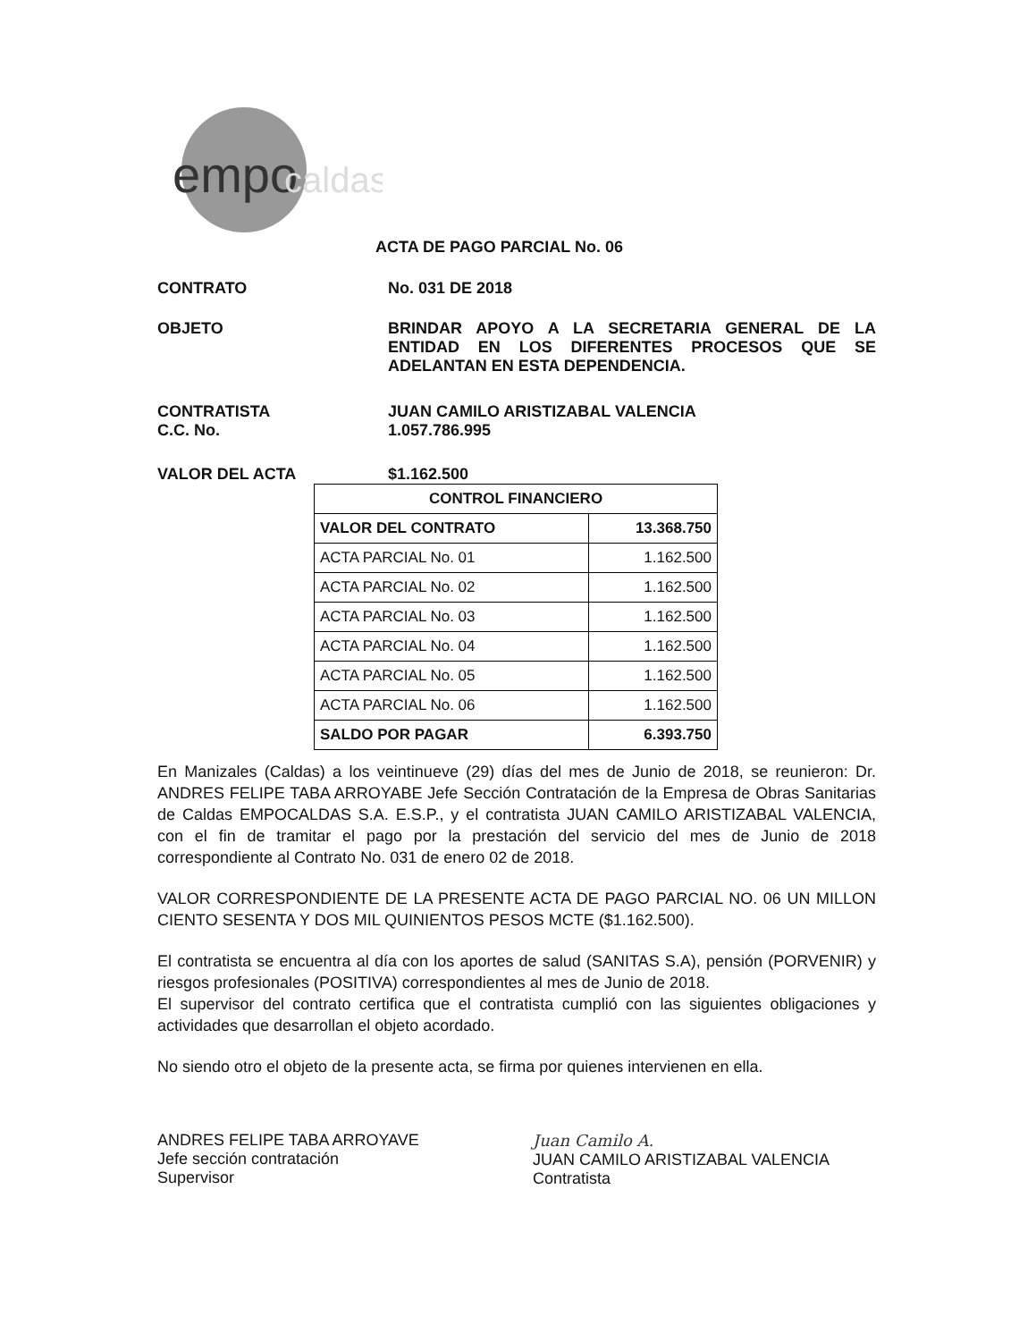empo
caldas
ACTA DE PAGO PARCIAL No. 06
CONTRATO No. 031 DE 2018
OBJETO BRINDAR APOYO A LA SECRETARIA GENERAL DE LA ENTIDAD EN LOS DIFERENTES PROCESOS QUE SE ADELANTAN EN ESTA DEPENDENCIA.
CONTRATISTA
C.C. No.
JUAN CAMILO ARISTIZABAL VALENCIA
1.057.786.995
VALOR DEL ACTA $1.162.500
| CONTROL FINANCIERO | |
| --- | --- |
| VALOR DEL CONTRATO | 13.368.750 |
| ACTA PARCIAL No. 01 | 1.162.500 |
| ACTA PARCIAL No. 02 | 1.162.500 |
| ACTA PARCIAL No. 03 | 1.162.500 |
| ACTA PARCIAL No. 04 | 1.162.500 |
| ACTA PARCIAL No. 05 | 1.162.500 |
| ACTA PARCIAL No. 06 | 1.162.500 |
| SALDO POR PAGAR | 6.393.750 |
En Manizales (Caldas) a los veintinueve (29) días del mes de Junio de 2018, se reunieron: Dr. ANDRES FELIPE TABA ARROYABE Jefe Sección Contratación de la Empresa de Obras Sanitarias de Caldas EMPOCALDAS S.A. E.S.P., y el contratista JUAN CAMILO ARISTIZABAL VALENCIA, con el fin de tramitar el pago por la prestación del servicio del mes de Junio de 2018 correspondiente al Contrato No. 031 de enero 02 de 2018.
VALOR CORRESPONDIENTE DE LA PRESENTE ACTA DE PAGO PARCIAL NO. 06 UN MILLON CIENTO SESENTA Y DOS MIL QUINIENTOS PESOS MCTE ($1.162.500).
El contratista se encuentra al día con los aportes de salud (SANITAS S.A), pensión (PORVENIR) y riesgos profesionales (POSITIVA) correspondientes al mes de Junio de 2018.
El supervisor del contrato certifica que el contratista cumplió con las siguientes obligaciones y actividades que desarrollan el objeto acordado.
No siendo otro el objeto de la presente acta, se firma por quienes intervienen en ella.
ANDRES FELIPE TABA ARROYAVE
Jefe sección contratación
Supervisor
Juan Camilo A.
JUAN CAMILO ARISTIZABAL VALENCIA
Contratista